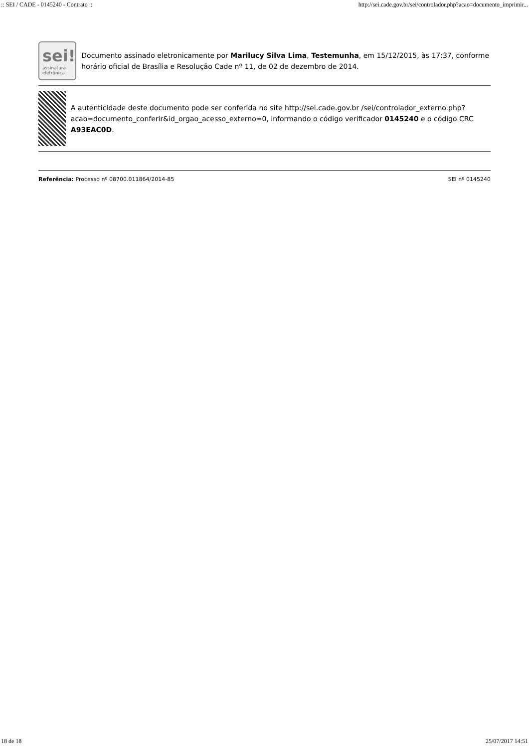:: SEI / CADE - 0145240 - Contrato :: http://sei.cade.gov.br/sei/controlador.php?acao=documento_imprimir...
sei!
assinatura eletrônica
Documento assinado eletronicamente por Marilucy Silva Lima, Testemunha, em 15/12/2015, às 17:37, conforme horário oficial de Brasília e Resolução Cade nº 11, de 02 de dezembro de 2014.
A autenticidade deste documento pode ser conferida no site http://sei.cade.gov.br /sei/controlador_externo.php?acao=documento_conferir&id_orgao_acesso_externo=0, informando o código verificador 0145240 e o código CRC A93EAC0D.
Referência: Processo nº 08700.011864/2014-85 SEI nº 0145240
18 de 18 25/07/2017 14:51